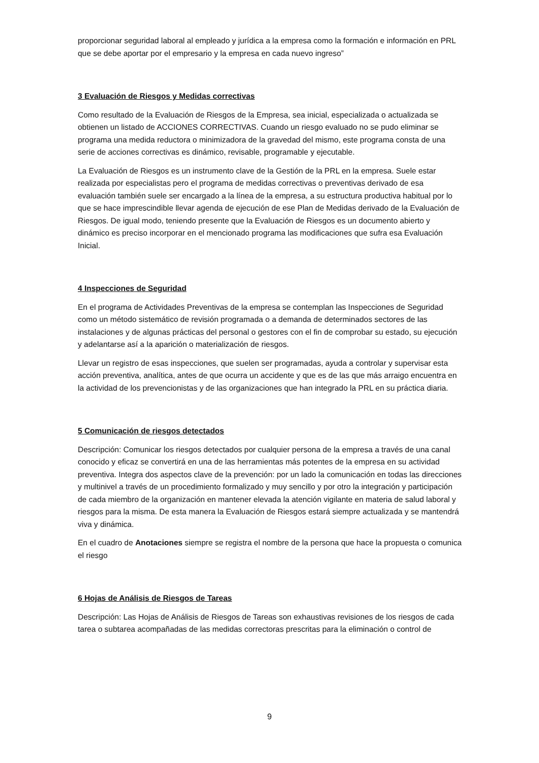proporcionar seguridad laboral al empleado y jurídica a la empresa como la formación e información en PRL que se debe aportar por el empresario y la empresa en cada nuevo ingreso”
3 Evaluación de Riesgos y Medidas correctivas
Como resultado de la Evaluación de Riesgos de la Empresa, sea inicial, especializada o actualizada se obtienen un listado de ACCIONES CORRECTIVAS. Cuando un riesgo evaluado no se pudo eliminar se programa una medida reductora o minimizadora de la gravedad del mismo, este programa consta de una serie de acciones correctivas es dinámico, revisable, programable y ejecutable.
La Evaluación de Riesgos es un instrumento clave de la Gestión de la PRL en la empresa. Suele estar realizada por especialistas pero el programa de medidas correctivas o preventivas derivado de esa evaluación también suele ser encargado a la línea de la empresa, a su estructura productiva habitual por lo que se hace imprescindible llevar agenda de ejecución de ese Plan de Medidas derivado de la Evaluación de Riesgos. De igual modo, teniendo presente que la Evaluación de Riesgos es un documento abierto y dinámico es preciso incorporar en el mencionado programa las modificaciones que sufra esa Evaluación Inicial.
4 Inspecciones de Seguridad
En el programa de Actividades Preventivas de la empresa se contemplan las Inspecciones de Seguridad como un método sistemático de revisión programada o a demanda de determinados sectores de las instalaciones y de algunas prácticas del personal o gestores con el fin de comprobar su estado, su ejecución y adelantarse así a la aparición o materialización de riesgos.
Llevar un registro de esas inspecciones, que suelen ser programadas, ayuda a controlar y supervisar esta acción preventiva, analítica, antes de que ocurra un accidente y que es de las que más arraigo encuentra en la actividad de los prevencionistas y de las organizaciones que han integrado la PRL en su práctica diaria.
5 Comunicación de riesgos detectados
Descripción: Comunicar los riesgos detectados por cualquier persona de la empresa a través de una canal conocido y eficaz se convertirá en una de las herramientas más potentes de la empresa en su actividad preventiva. Integra dos aspectos clave de la prevención: por un lado la comunicación en todas las direcciones y multinivel a través de un procedimiento formalizado y muy sencillo y por otro la integración y participación de cada miembro de la organización en mantener elevada la atención vigilante en materia de salud laboral y riesgos para la misma. De esta manera la Evaluación de Riesgos estará siempre actualizada y se mantendrá viva y dinámica.
En el cuadro de Anotaciones siempre se registra el nombre de la persona que hace la propuesta o comunica el riesgo
6 Hojas de Análisis de Riesgos de Tareas
Descripción: Las Hojas de Análisis de Riesgos de Tareas son exhaustivas revisiones de los riesgos de cada tarea o subtarea acompañadas de las medidas correctoras prescritas para la eliminación o control de
9